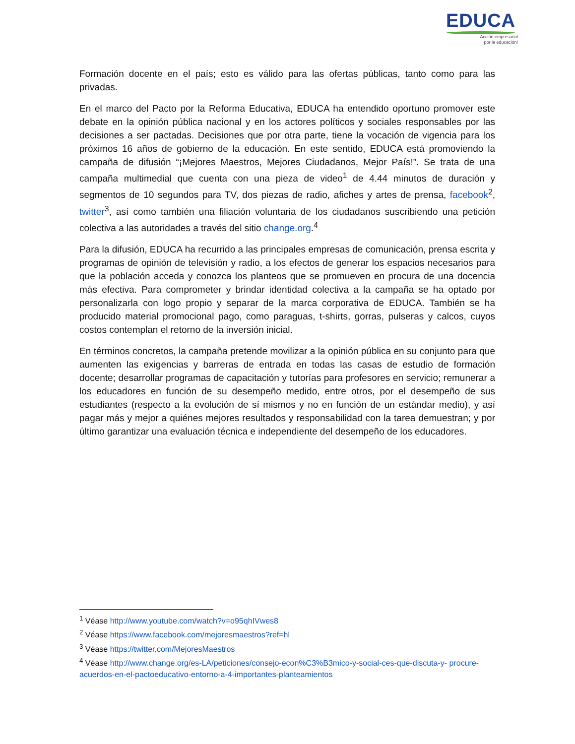EDUCA
Acción empresarial
por la educación!
Formación docente en el país; esto es válido para las ofertas públicas, tanto como para las privadas.
En el marco del Pacto por la Reforma Educativa, EDUCA ha entendido oportuno promover este debate en la opinión pública nacional y en los actores políticos y sociales responsables por las decisiones a ser pactadas. Decisiones que por otra parte, tiene la vocación de vigencia para los próximos 16 años de gobierno de la educación. En este sentido, EDUCA está promoviendo la campaña de difusión “¡Mejores Maestros, Mejores Ciudadanos, Mejor País!”. Se trata de una campaña multimedial que cuenta con una pieza de video<sup>1</sup> de 4.44 minutos de duración y segmentos de 10 segundos para TV, dos piezas de radio, afiches y artes de prensa, facebook<sup>2</sup>, twitter<sup>3</sup>, así como también una filiación voluntaria de los ciudadanos suscribiendo una petición colectiva a las autoridades a través del sitio change.org.<sup>4</sup>
Para la difusión, EDUCA ha recurrido a las principales empresas de comunicación, prensa escrita y programas de opinión de televisión y radio, a los efectos de generar los espacios necesarios para que la población acceda y conozca los planteos que se promueven en procura de una docencia más efectiva. Para comprometer y brindar identidad colectiva a la campaña se ha optado por personalizarla con logo propio y separar de la marca corporativa de EDUCA. También se ha producido material promocional pago, como paraguas, t-shirts, gorras, pulseras y calcos, cuyos costos contemplan el retorno de la inversión inicial.
En términos concretos, la campaña pretende movilizar a la opinión pública en su conjunto para que aumenten las exigencias y barreras de entrada en todas las casas de estudio de formación docente; desarrollar programas de capacitación y tutorías para profesores en servicio; remunerar a los educadores en función de su desempeño medido, entre otros, por el desempeño de sus estudiantes (respecto a la evolución de sí mismos y no en función de un estándar medio), y así pagar más y mejor a quiénes mejores resultados y responsabilidad con la tarea demuestran; y por último garantizar una evaluación técnica e independiente del desempeño de los educadores.
<sup>1</sup> Véase http://www.youtube.com/watch?v=o95qhIVwes8
<sup>2</sup> Véase https://www.facebook.com/mejoresmaestros?ref=hl
<sup>3</sup> Véase https://twitter.com/MejoresMaestros
<sup>4</sup> Véase http://www.change.org/es-LA/peticiones/consejo-econ%C3%B3mico-y-social-ces-que-discuta-y- procure-acuerdos-en-el-pactoeducativo-entorno-a-4-importantes-planteamientos